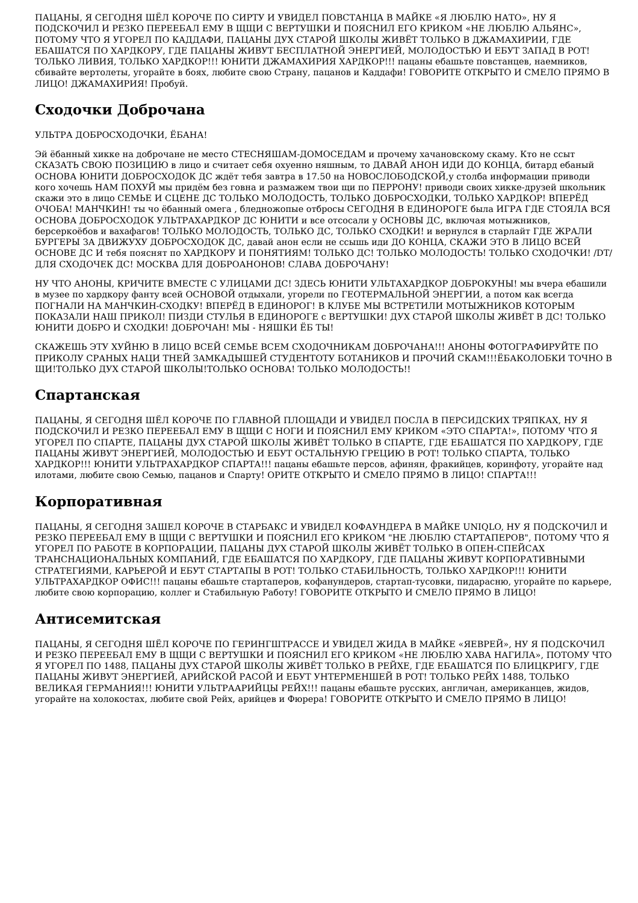ПАЦАНЫ, Я СЕГОДНЯ ШЁЛ КОРОЧЕ ПО СИРТУ И УВИДЕЛ ПОВСТАНЦА В МАЙКЕ «Я ЛЮБЛЮ НАТО», НУ Я ПОДСКОЧИЛ И РЕЗКО ПЕРЕЕБАЛ ЕМУ В ЩЩИ С ВЕРТУШКИ И ПОЯСНИЛ ЕГО КРИКОМ «НЕ ЛЮБЛЮ АЛЬЯНС», ПОТОМУ ЧТО Я УГОРЕЛ ПО КАДДАФИ, ПАЦАНЫ ДУХ СТАРОЙ ШКОЛЫ ЖИВЁТ ТОЛЬКО В ДЖАМАХИРИИ, ГДЕ ЕБАШАТСЯ ПО ХАРДКОРУ, ГДЕ ПАЦАНЫ ЖИВУТ БЕСПЛАТНОЙ ЭНЕРГИЕЙ, МОЛОДОСТЬЮ И ЕБУТ ЗАПАД В РОТ! ТОЛЬКО ЛИВИЯ, ТОЛЬКО ХАРДКОР!!! ЮНИТИ ДЖАМАХИРИЯ ХАРДКОР!!! пацаны ебашьте повстанцев, наемников, сбивайте вертолеты, угорайте в боях, любите свою Страну, пацанов и Каддафи! ГОВОРИТЕ ОТКРЫТО И СМЕЛО ПРЯМО В ЛИЦО! ДЖАМАХИРИЯ! Пробуй.
Сходочки Доброчана
УЛЬТРА ДОБРОСХОДОЧКИ, ЁБАНА!
Эй ёбанный хикке на доброчане не место СТЕСНЯШАМ-ДОМОСЕДАМ и прочему хачановскому скаму. Кто не ссыт СКАЗАТЬ СВОЮ ПОЗИЦИЮ в лицо и считает себя охуенно няшным, то ДАВАЙ АНОН ИДИ ДО КОНЦА, битард ебаный ОСНОВА ЮНИТИ ДОБРОСХОДОК ДС ждёт тебя завтра в 17.50 на НОВОСЛОБОДСКОЙ,у столба информации приводи кого хочешь НАМ ПОХУЙ мы придём без говна и размажем твои щи по ПЕРРОНУ! приводи своих хикке-друзей школьник скажи это в лицо СЕМЬЕ И СЦЕНЕ ДС ТОЛЬКО МОЛОДОСТЬ, ТОЛЬКО ДОБРОСХОДКИ, ТОЛЬКО ХАРДКОР! ВПЕРЁД ОЧОБА! МАНЧКИН! ты чо ёбанный омега , бледножопые отбросы СЕГОДНЯ В ЕДИНОРОГЕ была ИГРА ГДЕ СТОЯЛА ВСЯ ОСНОВА ДОБРОСХОДОК УЛЬТРАХАРДКОР ДС ЮНИТИ и все отсосали у ОСНОВЫ ДС, включая мотыжников, берсеркоёбов и вахафагов! ТОЛЬКО МОЛОДОСТЬ, ТОЛЬКО ДС, ТОЛЬКО СХОДКИ! и вернулся в старлайт ГДЕ ЖРАЛИ БУРГЕРЫ ЗА ДВИЖУХУ ДОБРОСХОДОК ДС, давай анон если не ссышь иди ДО КОНЦА, СКАЖИ ЭТО В ЛИЦО ВСЕЙ ОСНОВЕ ДС И тебя пояснят по ХАРДКОРУ И ПОНЯТИЯМ! ТОЛЬКО ДС! ТОЛЬКО МОЛОДОСТЬ! ТОЛЬКО СХОДОЧКИ! /DT/ ДЛЯ СХОДОЧЕК ДС! МОСКВА ДЛЯ ДОБРОАНОНОВ! СЛАВА ДОБРОЧАНУ!
НУ ЧТО АНОНЫ, КРИЧИТЕ ВМЕСТЕ С УЛИЦАМИ ДС! ЗДЕСЬ ЮНИТИ УЛЬТАХАРДКОР ДОБРОКУНЫ! мы вчера ебашили в музее по хардкору фанту всей ОСНОВОЙ отдыхали, угорели по ГЕОТЕРМАЛЬНОЙ ЭНЕРГИИ, а потом как всегда ПОГНАЛИ НА МАНЧКИН-СХОДКУ! ВПЕРЁД В ЕДИНОРОГ! В КЛУБЕ МЫ ВСТРЕТИЛИ МОТЫЖНИКОВ КОТОРЫМ ПОКАЗАЛИ НАШ ПРИКОЛ! ПИЗДИ СТУЛЬЯ В ЕДИНОРОГЕ с ВЕРТУШКИ! ДУХ СТАРОЙ ШКОЛЫ ЖИВЁТ В ДС! ТОЛЬКО ЮНИТИ ДОБРО И СХОДКИ! ДОБРОЧАН! МЫ - НЯШКИ ЁБ ТЫ!
СКАЖЕШЬ ЭТУ ХУЙНЮ В ЛИЦО ВСЕЙ СЕМЬЕ ВСЕМ СХОДОЧНИКАМ ДОБРОЧАНА!!! АНОНЫ ФОТОГРАФИРУЙТЕ ПО ПРИКОЛУ СРАНЫХ НАЦИ ТНЕЙ ЗАМКАДЫШЕЙ СТУДЕНТОТУ БОТАНИКОВ И ПРОЧИЙ СКАМ!!!ЁБАКОЛОБКИ ТОЧНО В ЩИ!ТОЛЬКО ДУХ СТАРОЙ ШКОЛЫ!ТОЛЬКО ОСНОВА! ТОЛЬКО МОЛОДОСТЬ!!
Спартанская
ПАЦАНЫ, Я СЕГОДНЯ ШЁЛ КОРОЧЕ ПО ГЛАВНОЙ ПЛОЩАДИ И УВИДЕЛ ПОСЛА В ПЕРСИДСКИХ ТРЯПКАХ, НУ Я ПОДСКОЧИЛ И РЕЗКО ПЕРЕЕБАЛ ЕМУ В ЩЩИ С НОГИ И ПОЯСНИЛ ЕМУ КРИКОМ «ЭТО СПАРТА!», ПОТОМУ ЧТО Я УГОРЕЛ ПО СПАРТЕ, ПАЦАНЫ ДУХ СТАРОЙ ШКОЛЫ ЖИВЁТ ТОЛЬКО В СПАРТЕ, ГДЕ ЕБАШАТСЯ ПО ХАРДКОРУ, ГДЕ ПАЦАНЫ ЖИВУТ ЭНЕРГИЕЙ, МОЛОДОСТЬЮ И ЕБУТ ОСТАЛЬНУЮ ГРЕЦИЮ В РОТ! ТОЛЬКО СПАРТА, ТОЛЬКО ХАРДКОР!!! ЮНИТИ УЛЬТРАХАРДКОР СПАРТА!!! пацаны ебашьте персов, афинян, фракийцев, коринфоту, угорайте над илотами, любите свою Семью, пацанов и Спарту! ОРИТЕ ОТКРЫТО И СМЕЛО ПРЯМО В ЛИЦО! СПАРТА!!!
Корпоративная
ПАЦАНЫ, Я СЕГОДНЯ ЗАШЕЛ КОРОЧЕ В СТАРБАКС И УВИДЕЛ КОФАУНДЕРА В МАЙКЕ UNIQLO, НУ Я ПОДСКОЧИЛ И РЕЗКО ПЕРЕЕБАЛ ЕМУ В ЩЩИ С ВЕРТУШКИ И ПОЯСНИЛ ЕГО КРИКОМ "НЕ ЛЮБЛЮ СТАРТАПЕРОВ", ПОТОМУ ЧТО Я УГОРЕЛ ПО РАБОТЕ В КОРПОРАЦИИ, ПАЦАНЫ ДУХ СТАРОЙ ШКОЛЫ ЖИВЁТ ТОЛЬКО В ОПЕН-СПЕЙСАХ ТРАНСНАЦИОНАЛЬНЫХ КОМПАНИЙ, ГДЕ ЕБАШАТСЯ ПО ХАРДКОРУ, ГДЕ ПАЦАНЫ ЖИВУТ КОРПОРАТИВНЫМИ СТРАТЕГИЯМИ, КАРЬЕРОЙ И ЕБУТ СТАРТАПЫ В РОТ! ТОЛЬКО СТАБИЛЬНОСТЬ, ТОЛЬКО ХАРДКОР!!! ЮНИТИ УЛЬТРАХАРДКОР ОФИС!!! пацаны ебашьте стартаперов, кофанундеров, стартап-тусовки, пидарасню, угорайте по карьере, любите свою корпорацию, коллег и Стабильную Работу! ГОВОРИТЕ ОТКРЫТО И СМЕЛО ПРЯМО В ЛИЦО!
Антисемитская
ПАЦАНЫ, Я СЕГОДНЯ ШЁЛ КОРОЧЕ ПО ГЕРИНГШТРАССЕ И УВИДЕЛ ЖИДА В МАЙКЕ «ЯЕВРЕЙ», НУ Я ПОДСКОЧИЛ И РЕЗКО ПЕРЕЕБАЛ ЕМУ В ЩЩИ С ВЕРТУШКИ И ПОЯСНИЛ ЕГО КРИКОМ «НЕ ЛЮБЛЮ ХАВА НАГИЛА», ПОТОМУ ЧТО Я УГОРЕЛ ПО 1488, ПАЦАНЫ ДУХ СТАРОЙ ШКОЛЫ ЖИВЁТ ТОЛЬКО В РЕЙХЕ, ГДЕ ЕБАШАТСЯ ПО БЛИЦКРИГУ, ГДЕ ПАЦАНЫ ЖИВУТ ЭНЕРГИЕЙ, АРИЙСКОЙ РАСОЙ И ЕБУТ УНТЕРМЕНШЕЙ В РОТ! ТОЛЬКО РЕЙХ 1488, ТОЛЬКО ВЕЛИКАЯ ГЕРМАНИЯ!!! ЮНИТИ УЛЬТРААРИЙЦЫ РЕЙХ!!! пацаны ебашьте русских, англичан, американцев, жидов, угорайте на холокостах, любите свой Рейх, арийцев и Фюрера! ГОВОРИТЕ ОТКРЫТО И СМЕЛО ПРЯМО В ЛИЦО!